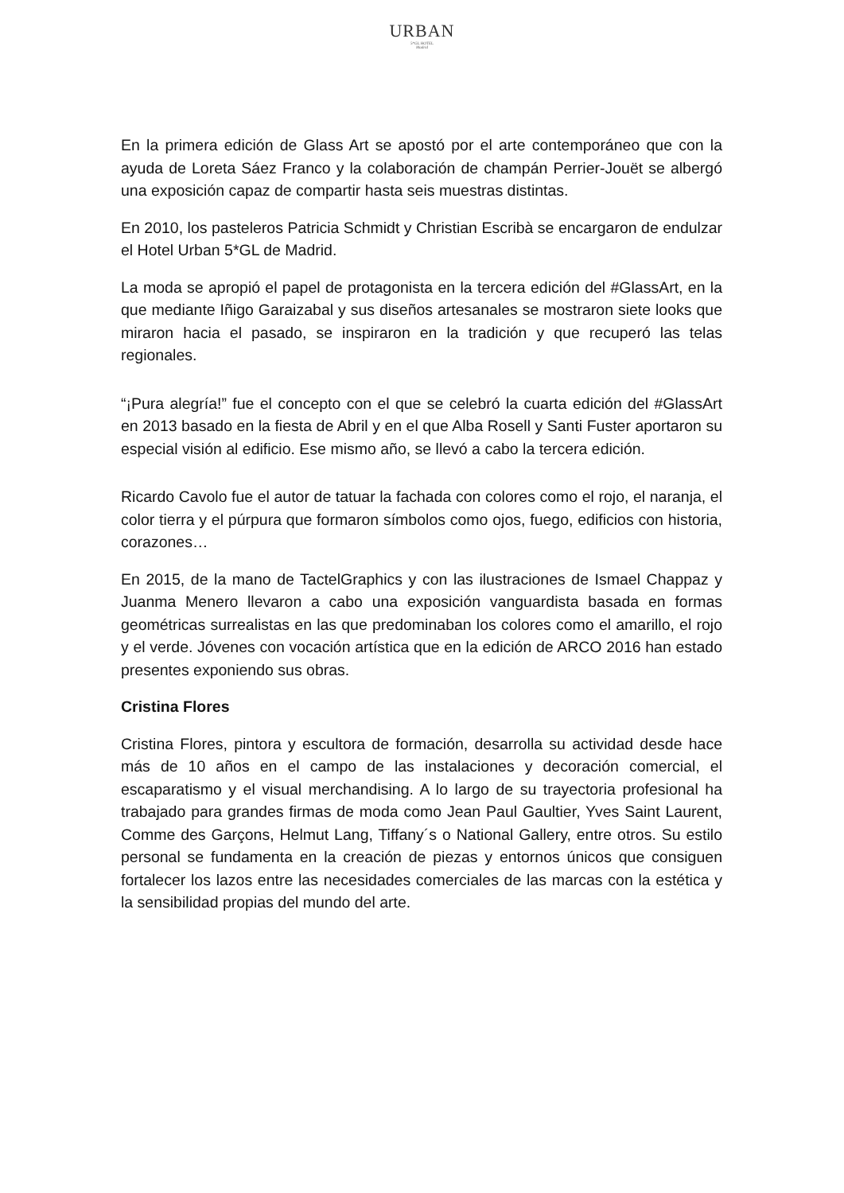URBAN
5*GL HOTEL
Madrid
En la primera edición de Glass Art se apostó por el arte contemporáneo que con la ayuda de Loreta Sáez Franco y la colaboración de champán Perrier-Jouët se albergó una exposición capaz de compartir hasta seis muestras distintas.
En 2010, los pasteleros Patricia Schmidt y Christian Escribà se encargaron de endulzar el Hotel Urban 5*GL de Madrid.
La moda se apropió el papel de protagonista en la tercera edición del #GlassArt, en la que mediante Iñigo Garaizabal y sus diseños artesanales se mostraron siete looks que miraron hacia el pasado, se inspiraron en la tradición y que recuperó las telas regionales.
“¡Pura alegría!” fue el concepto con el que se celebró la cuarta edición del #GlassArt en 2013 basado en la fiesta de Abril y en el que Alba Rosell y Santi Fuster aportaron su especial visión al edificio. Ese mismo año, se llevó a cabo la tercera edición.
Ricardo Cavolo fue el autor de tatuar la fachada con colores como el rojo, el naranja, el color tierra y el púrpura que formaron símbolos como ojos, fuego, edificios con historia, corazones…
En 2015, de la mano de TactelGraphics y con las ilustraciones de Ismael Chappaz y Juanma Menero llevaron a cabo una exposición vanguardista basada en formas geométricas surrealistas en las que predominaban los colores como el amarillo, el rojo y el verde. Jóvenes con vocación artística que en la edición de ARCO 2016 han estado presentes exponiendo sus obras.
Cristina Flores
Cristina Flores, pintora y escultora de formación, desarrolla su actividad desde hace más de 10 años en el campo de las instalaciones y decoración comercial, el escaparatismo y el visual merchandising. A lo largo de su trayectoria profesional ha trabajado para grandes firmas de moda como Jean Paul Gaultier, Yves Saint Laurent, Comme des Garçons, Helmut Lang, Tiffany´s o National Gallery, entre otros. Su estilo personal se fundamenta en la creación de piezas y entornos únicos que consiguen fortalecer los lazos entre las necesidades comerciales de las marcas con la estética y la sensibilidad propias del mundo del arte.